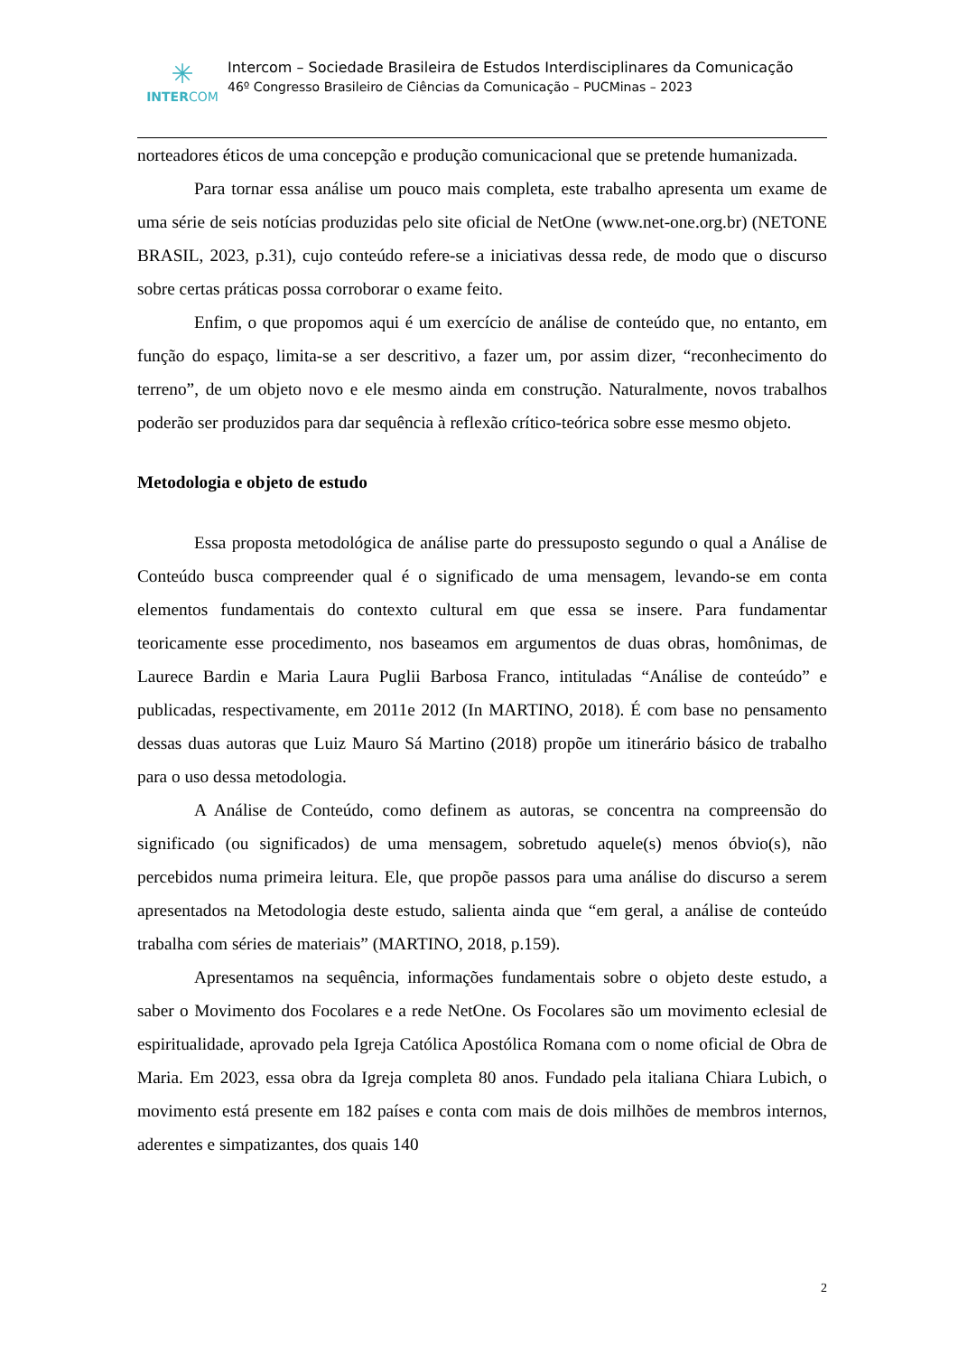✳
INTERCOM
Intercom – Sociedade Brasileira de Estudos Interdisciplinares da Comunicação
46º Congresso Brasileiro de Ciências da Comunicação – PUCMinas – 2023
norteadores éticos de uma concepção e produção comunicacional que se pretende humanizada.
Para tornar essa análise um pouco mais completa, este trabalho apresenta um exame de uma série de seis notícias produzidas pelo site oficial de NetOne (www.net-one.org.br) (NETONE BRASIL, 2023, p.31), cujo conteúdo refere-se a iniciativas dessa rede, de modo que o discurso sobre certas práticas possa corroborar o exame feito.
Enfim, o que propomos aqui é um exercício de análise de conteúdo que, no entanto, em função do espaço, limita-se a ser descritivo, a fazer um, por assim dizer, “reconhecimento do terreno”, de um objeto novo e ele mesmo ainda em construção. Naturalmente, novos trabalhos poderão ser produzidos para dar sequência à reflexão crítico-teórica sobre esse mesmo objeto.
Metodologia e objeto de estudo
Essa proposta metodológica de análise parte do pressuposto segundo o qual a Análise de Conteúdo busca compreender qual é o significado de uma mensagem, levando-se em conta elementos fundamentais do contexto cultural em que essa se insere. Para fundamentar teoricamente esse procedimento, nos baseamos em argumentos de duas obras, homônimas, de Laurece Bardin e Maria Laura Puglii Barbosa Franco, intituladas “Análise de conteúdo” e publicadas, respectivamente, em 2011e 2012 (In MARTINO, 2018). É com base no pensamento dessas duas autoras que Luiz Mauro Sá Martino (2018) propõe um itinerário básico de trabalho para o uso dessa metodologia.
A Análise de Conteúdo, como definem as autoras, se concentra na compreensão do significado (ou significados) de uma mensagem, sobretudo aquele(s) menos óbvio(s), não percebidos numa primeira leitura. Ele, que propõe passos para uma análise do discurso a serem apresentados na Metodologia deste estudo, salienta ainda que “em geral, a análise de conteúdo trabalha com séries de materiais” (MARTINO, 2018, p.159).
Apresentamos na sequência, informações fundamentais sobre o objeto deste estudo, a saber o Movimento dos Focolares e a rede NetOne. Os Focolares são um movimento eclesial de espiritualidade, aprovado pela Igreja Católica Apostólica Romana com o nome oficial de Obra de Maria. Em 2023, essa obra da Igreja completa 80 anos. Fundado pela italiana Chiara Lubich, o movimento está presente em 182 países e conta com mais de dois milhões de membros internos, aderentes e simpatizantes, dos quais 140
2